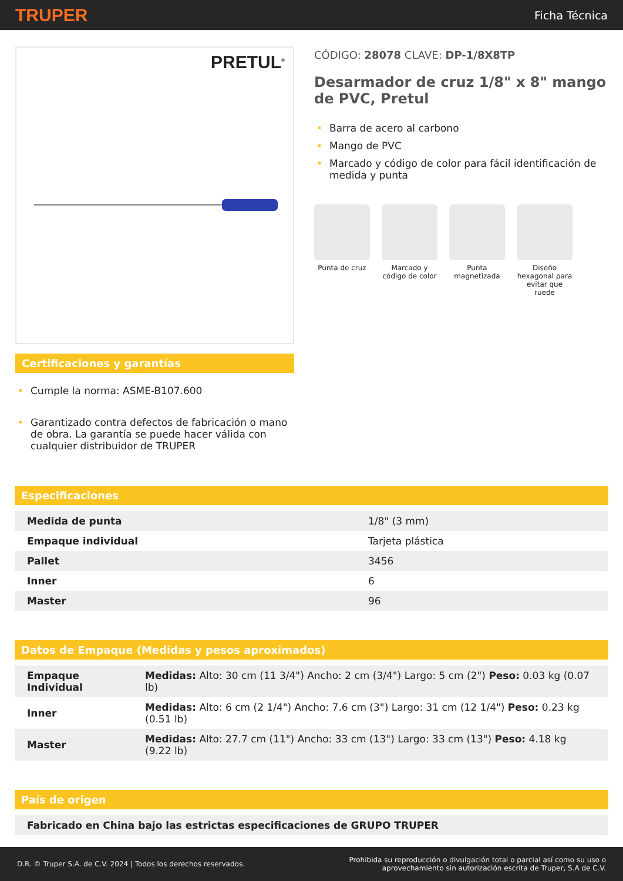TRUPER
Ficha Técnica
PRETUL<sup>®</sup>
Certificaciones y garantías
• Cumple la norma: ASME-B107.600
• Garantizado contra defectos de fabricación o mano de obra. La garantía se puede hacer válida con cualquier distribuidor de TRUPER
CÓDIGO: 28078 CLAVE: DP-1/8X8TP
Desarmador de cruz 1/8" x 8" mango de PVC, Pretul
• Barra de acero al carbono
• Mango de PVC
• Marcado y código de color para fácil identificación de medida y punta
Punta de cruz Marcado y código de color
Punta magnetizada
Diseño hexagonal para evitar que ruede
Especificaciones
| Medida de punta | 1/8" (3 mm) |
| Empaque individual | Tarjeta plástica |
| Pallet | 3456 |
| Inner | 6 |
| Master | 96 |
Datos de Empaque (Medidas y pesos aproximados)
| Empaque Individual | Medidas: Alto: 30 cm (11 3/4") Ancho: 2 cm (3/4") Largo: 5 cm (2") Peso: 0.03 kg (0.07 lb) |
| Inner | Medidas: Alto: 6 cm (2 1/4") Ancho: 7.6 cm (3") Largo: 31 cm (12 1/4") Peso: 0.23 kg (0.51 lb) |
| Master | Medidas: Alto: 27.7 cm (11") Ancho: 33 cm (13") Largo: 33 cm (13") Peso: 4.18 kg (9.22 lb) |
País de origen
| Fabricado en China bajo las estrictas especificaciones de GRUPO TRUPER |
D.R. © Truper S.A. de C.V. 2024 | Todos los derechos reservados.
Prohibida su reproducción o divulgación total o parcial así como su uso o
aprovechamiento sin autorización escrita de Truper, S.A de C.V.